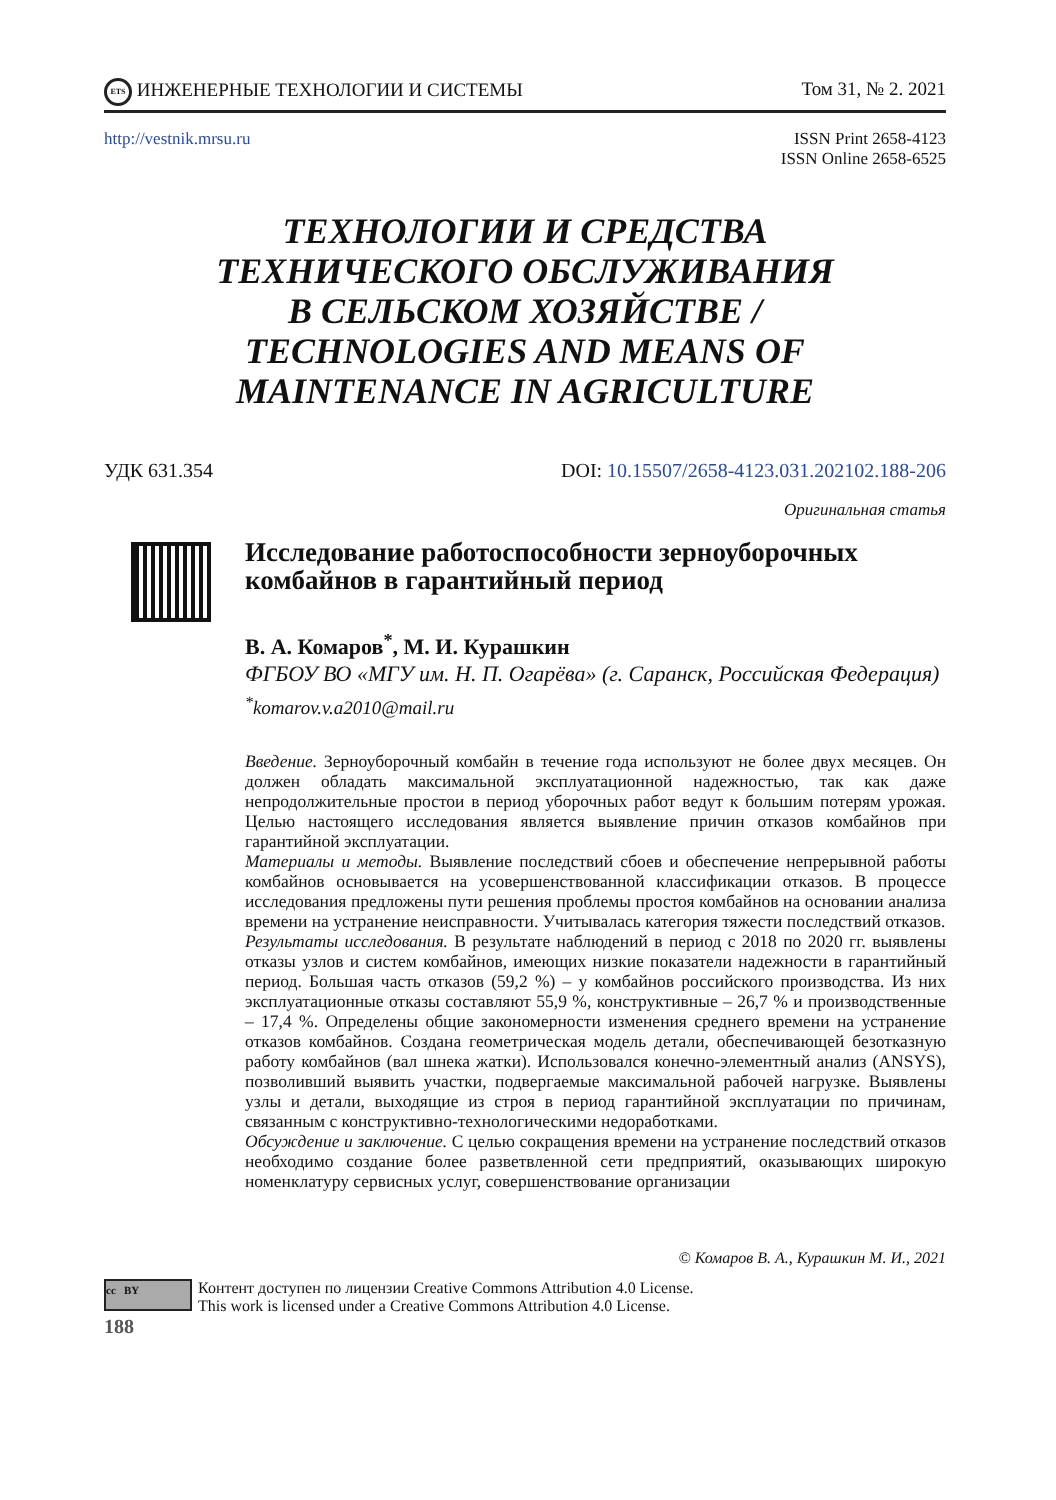ETS ИНЖЕНЕРНЫЕ ТЕХНОЛОГИИ И СИСТЕМЫ Том 31, № 2. 2021
http://vestnik.mrsu.ru ISSN Print 2658-4123
ISSN Online 2658-6525
ТЕХНОЛОГИИ И СРЕДСТВА
ТЕХНИЧЕСКОГО ОБСЛУЖИВАНИЯ
В СЕЛЬСКОМ ХОЗЯЙСТВЕ /
TECHNOLOGIES AND MEANS OF
MAINTENANCE IN AGRICULTURE
УДК 631.354 DOI: 10.15507/2658-4123.031.202102.188-206
Оригинальная статья
Исследование работоспособности зерноуборочных комбайнов в гарантийный период
В. А. Комаров<sup>*</sup>, М. И. Курашкин
ФГБОУ ВО «МГУ им. Н. П. Огарёва» (г. Саранск, Российская Федерация)
<sup>*</sup> komarov.v.a2010@mail.ru
Введение. Зерноуборочный комбайн в течение года используют не более двух месяцев. Он должен обладать максимальной эксплуатационной надежностью, так как даже непродолжительные простои в период уборочных работ ведут к большим потерям урожая. Целью настоящего исследования является выявление причин отказов комбайнов при гарантийной эксплуатации.
Материалы и методы. Выявление последствий сбоев и обеспечение непрерывной работы комбайнов основывается на усовершенствованной классификации отказов. В процессе исследования предложены пути решения проблемы простоя комбайнов на основании анализа времени на устранение неисправности. Учитывалась категория тяжести последствий отказов.
Результаты исследования. В результате наблюдений в период с 2018 по 2020 гг. выявлены отказы узлов и систем комбайнов, имеющих низкие показатели надежности в гарантийный период. Большая часть отказов (59,2 %) – у комбайнов российского производства. Из них эксплуатационные отказы составляют 55,9 %, конструктивные – 26,7 % и производственные – 17,4 %. Определены общие закономерности изменения среднего времени на устранение отказов комбайнов. Создана геометрическая модель детали, обеспечивающей безотказную работу комбайнов (вал шнека жатки). Использовался конечно-элементный анализ (ANSYS), позволивший выявить участки, подвергаемые максимальной рабочей нагрузке. Выявлены узлы и детали, выходящие из строя в период гарантийной эксплуатации по причинам, связанным с конструктивно-технологическими недоработками.
Обсуждение и заключение. С целью сокращения времени на устранение последствий отказов необходимо создание более разветвленной сети предприятий, оказывающих широкую номенклатуру сервисных услуг, совершенствование организации
© Комаров В. А., Курашкин М. И., 2021
cc BY
Контент доступен по лицензии Creative Commons Attribution 4.0 License.
This work is licensed under a Creative Commons Attribution 4.0 License.
188